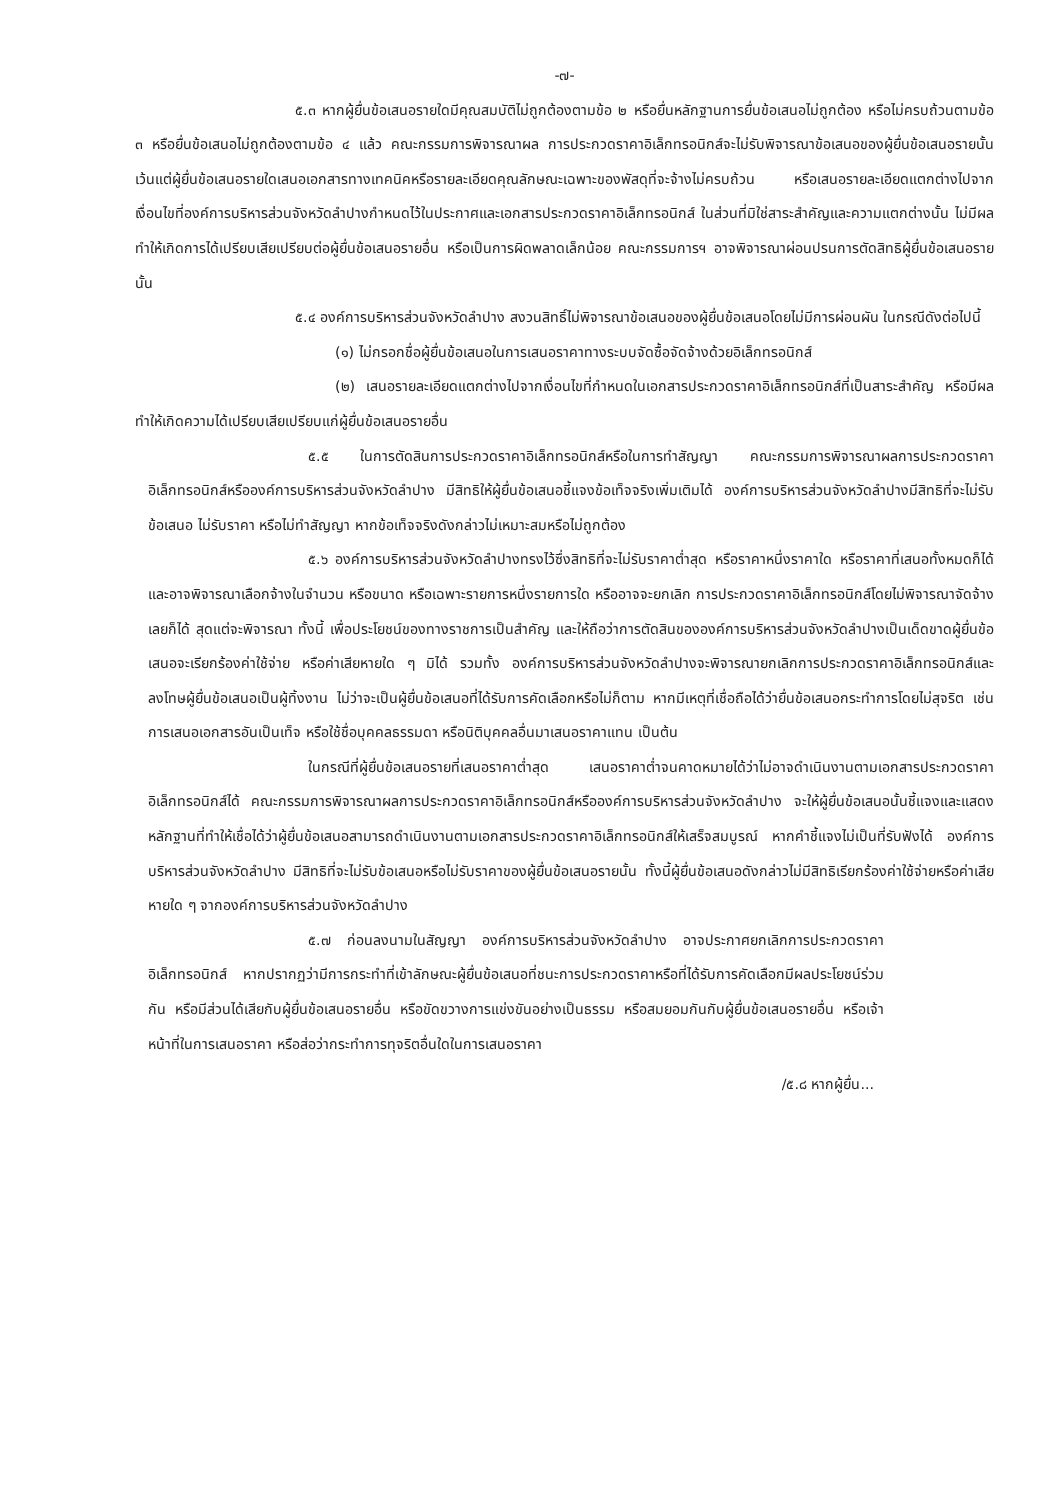-๗-
๕.๓ หากผู้ยื่นข้อเสนอรายใดมีคุณสมบัติไม่ถูกต้องตามข้อ ๒ หรือยื่นหลักฐานการยื่นข้อเสนอไม่ถูกต้อง หรือไม่ครบถ้วนตามข้อ ๓ หรือยื่นข้อเสนอไม่ถูกต้องตามข้อ ๔ แล้ว คณะกรรมการพิจารณาผล การประกวดราคาอิเล็กทรอนิกส์จะไม่รับพิจารณาข้อเสนอของผู้ยื่นข้อเสนอรายนั้น เว้นแต่ผู้ยื่นข้อเสนอรายใดเสนอเอกสารทางเทคนิคหรือรายละเอียดคุณลักษณะเฉพาะของพัสดุที่จะจ้างไม่ครบถ้วน หรือเสนอรายละเอียดแตกต่างไปจากเงื่อนไขที่องค์การบริหารส่วนจังหวัดลำปางกำหนดไว้ในประกาศและเอกสารประกวดราคาอิเล็กทรอนิกส์ ในส่วนที่มิใช่สาระสำคัญและความแตกต่างนั้น ไม่มีผลทำให้เกิดการได้เปรียบเสียเปรียบต่อผู้ยื่นข้อเสนอรายอื่น หรือเป็นการผิดพลาดเล็กน้อย คณะกรรมการฯ อาจพิจารณาผ่อนปรนการตัดสิทธิผู้ยื่นข้อเสนอรายนั้น
๕.๔ องค์การบริหารส่วนจังหวัดลำปาง สงวนสิทธิ์ไม่พิจารณาข้อเสนอของผู้ยื่นข้อเสนอโดยไม่มีการผ่อนผัน ในกรณีดังต่อไปนี้
(๑) ไม่กรอกชื่อผู้ยื่นข้อเสนอในการเสนอราคาทางระบบจัดซื้อจัดจ้างด้วยอิเล็กทรอนิกส์
(๒) เสนอรายละเอียดแตกต่างไปจากเงื่อนไขที่กำหนดในเอกสารประกวดราคาอิเล็กทรอนิกส์ที่เป็นสาระสำคัญ หรือมีผลทำให้เกิดความได้เปรียบเสียเปรียบแก่ผู้ยื่นข้อเสนอรายอื่น
๕.๕ ในการตัดสินการประกวดราคาอิเล็กทรอนิกส์หรือในการทำสัญญา คณะกรรมการพิจารณาผลการประกวดราคาอิเล็กทรอนิกส์หรือองค์การบริหารส่วนจังหวัดลำปาง มีสิทธิให้ผู้ยื่นข้อเสนอชี้แจงข้อเท็จจริงเพิ่มเติมได้ องค์การบริหารส่วนจังหวัดลำปางมีสิทธิที่จะไม่รับข้อเสนอ ไม่รับราคา หรือไม่ทำสัญญา หากข้อเท็จจริงดังกล่าวไม่เหมาะสมหรือไม่ถูกต้อง
๕.๖ องค์การบริหารส่วนจังหวัดลำปางทรงไว้ซึ่งสิทธิที่จะไม่รับราคาต่ำสุด หรือราคาหนึ่งราคาใด หรือราคาที่เสนอทั้งหมดก็ได้ และอาจพิจารณาเลือกจ้างในจำนวน หรือขนาด หรือเฉพาะรายการหนึ่งรายการใด หรืออาจจะยกเลิก การประกวดราคาอิเล็กทรอนิกส์โดยไม่พิจารณาจัดจ้างเลยก็ได้ สุดแต่จะพิจารณา ทั้งนี้ เพื่อประโยชน์ของทางราชการเป็นสำคัญ และให้ถือว่าการตัดสินขององค์การบริหารส่วนจังหวัดลำปางเป็นเด็ดขาดผู้ยื่นข้อเสนอจะเรียกร้องค่าใช้จ่าย หรือค่าเสียหายใด ๆ มิได้ รวมทั้ง องค์การบริหารส่วนจังหวัดลำปางจะพิจารณายกเลิกการประกวดราคาอิเล็กทรอนิกส์และลงโทษผู้ยื่นข้อเสนอเป็นผู้ทิ้งงาน ไม่ว่าจะเป็นผู้ยื่นข้อเสนอที่ได้รับการคัดเลือกหรือไม่ก็ตาม หากมีเหตุที่เชื่อถือได้ว่ายื่นข้อเสนอกระทำการโดยไม่สุจริต เช่น การเสนอเอกสารอันเป็นเท็จ หรือใช้ชื่อบุคคลธรรมดา หรือนิติบุคคลอื่นมาเสนอราคาแทน เป็นต้น
ในกรณีที่ผู้ยื่นข้อเสนอรายที่เสนอราคาต่ำสุด เสนอราคาต่ำจนคาดหมายได้ว่าไม่อาจดำเนินงานตามเอกสารประกวดราคาอิเล็กทรอนิกส์ได้ คณะกรรมการพิจารณาผลการประกวดราคาอิเล็กทรอนิกส์หรือองค์การบริหารส่วนจังหวัดลำปาง จะให้ผู้ยื่นข้อเสนอนั้นชี้แจงและแสดงหลักฐานที่ทำให้เชื่อได้ว่าผู้ยื่นข้อเสนอสามารถดำเนินงานตามเอกสารประกวดราคาอิเล็กทรอนิกส์ให้เสร็จสมบูรณ์ หากคำชี้แจงไม่เป็นที่รับฟังได้ องค์การบริหารส่วนจังหวัดลำปาง มีสิทธิที่จะไม่รับข้อเสนอหรือไม่รับราคาของผู้ยื่นข้อเสนอรายนั้น ทั้งนี้ผู้ยื่นข้อเสนอดังกล่าวไม่มีสิทธิเรียกร้องค่าใช้จ่ายหรือค่าเสียหายใด ๆ จากองค์การบริหารส่วนจังหวัดลำปาง
๕.๗ ก่อนลงนามในสัญญา องค์การบริหารส่วนจังหวัดลำปาง อาจประกาศยกเลิกการประกวดราคาอิเล็กทรอนิกส์ หากปรากฏว่ามีการกระทำที่เข้าลักษณะผู้ยื่นข้อเสนอที่ชนะการประกวดราคาหรือที่ได้รับการคัดเลือกมีผลประโยชน์ร่วมกัน หรือมีส่วนได้เสียกับผู้ยื่นข้อเสนอรายอื่น หรือขัดขวางการแข่งขันอย่างเป็นธรรม หรือสมยอมกันกับผู้ยื่นข้อเสนอรายอื่น หรือเจ้าหน้าที่ในการเสนอราคา หรือส่อว่ากระทำการทุจริตอื่นใดในการเสนอราคา
/๕.๘ หากผู้ยื่น...